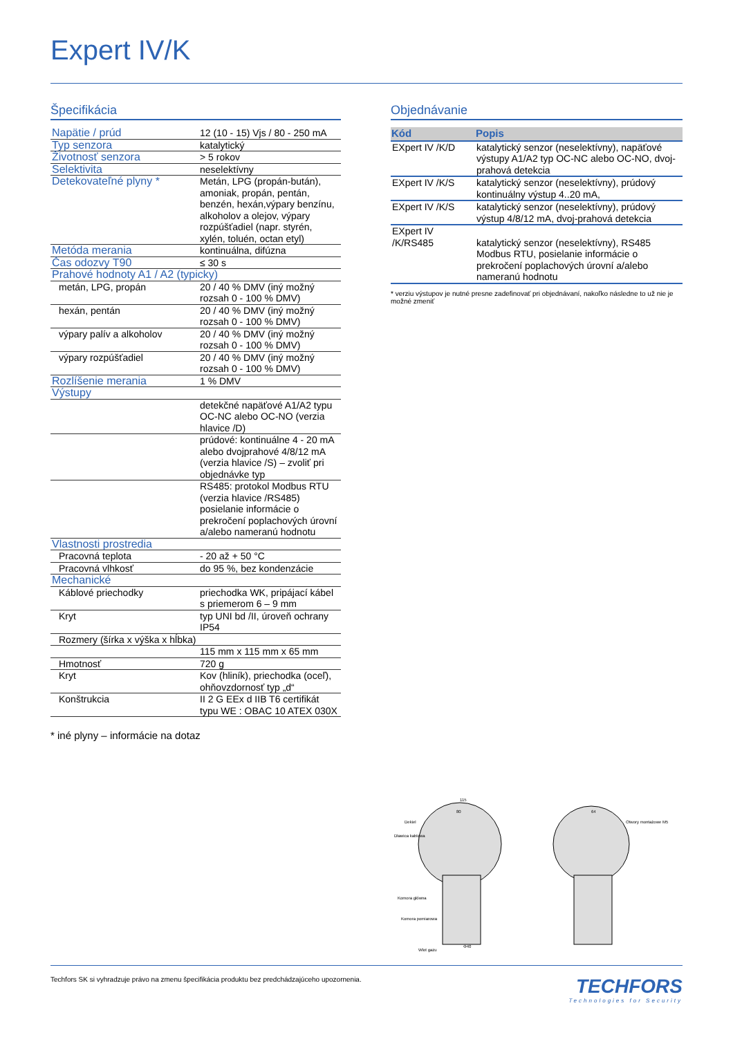Expert IV/K
Špecifikácia
| Napätie / prúd | 12 (10 - 15) Vjs / 80 - 250 mA |
| Typ senzora | katalytický |
| Životnosť senzora | > 5 rokov |
| Selektivita | neselektívny |
| Detekovateľné plyny * | Metán, LPG (propán-bután), amoniak, propán, pentán, benzén, hexán,výpary benzínu, alkoholov a olejov, výpary rozpúšťadiel (napr. styrén, xylén, toluén, octan etyl) |
| Metóda merania | kontinuálna, difúzna |
| Čas odozvy T90 | ≤ 30 s |
| Prahové hodnoty A1 / A2 (typicky) | |
| metán, LPG, propán | 20 / 40 % DMV (iný možný rozsah 0 - 100 % DMV) |
| hexán, pentán | 20 / 40 % DMV (iný možný rozsah 0 - 100 % DMV) |
| výpary palív a alkoholov | 20 / 40 % DMV (iný možný rozsah 0 - 100 % DMV) |
| výpary rozpúšťadiel | 20 / 40 % DMV (iný možný rozsah 0 - 100 % DMV) |
| Rozlíšenie merania | 1 % DMV |
| Výstupy | |
| | detekčné napäťové A1/A2 typu OC-NC alebo OC-NO (verzia hlavice /D) |
| | prúdové: kontinuálne 4 - 20 mA alebo dvojprahové 4/8/12 mA (verzia hlavice /S) – zvoliť pri objednávke typ |
| | RS485: protokol Modbus RTU (verzia hlavice /RS485) posielanie informácie o prekročení poplachových úrovní a/alebo nameranú hodnotu |
| Vlastnosti prostredia | |
| Pracovná teplota | - 20 až + 50 °C |
| Pracovná vlhkosť | do 95 %, bez kondenzácie |
| Mechanické | |
| Káblové priechodky | priechodka WK, pripájací kábel s priemerom 6 – 9 mm |
| Kryt | typ UNI bd /II, úroveň ochrany IP54 |
| Rozmery (šírka x výška x hĺbka) | |
| | 115 mm x 115 mm x 65 mm |
| Hmotnosť | 720 g |
| Kryt | Kov (hliník), priechodka (oceľ), ohňovzdornosť typ „d“ |
| Konštrukcia | II 2 G EEx d IIB T6 certifikát typu WE : OBAC 10 ATEX 030X |
* iné plyny – informácie na dotaz
Objednávanie
| Kód | Popis |
| --- | --- |
| EXpert IV /K/D | katalytický senzor (neselektívny), napäťové výstupy A1/A2 typ OC-NC alebo OC-NO, dvoj-prahová detekcia |
| EXpert IV /K/S | katalytický senzor (neselektívny), prúdový kontinuálny výstup 4..20 mA, |
| EXpert IV /K/S | katalytický senzor (neselektívny), prúdový výstup 4/8/12 mA, dvoj-prahová detekcia |
| EXpert IV /K/RS485 | katalytický senzor (neselektívny), RS485 Modbus RTU, posielanie informácie o prekročení poplachových úrovní a/alebo nameranú hodnotu |
* verziu výstupov je nutné presne zadefinovať pri objednávaní, nakoľko následne to už nie je možné zmeniť
Dekiel
Dławica kablowa
Komora główna
Komora pomiarowa
Wlot gazu
115
80
64
Otwory montażowe M5
Φ40
Techfors SK si vyhradzuje právo na zmenu špecifikácia produktu bez predchádzajúceho upozornenia.
TECHFORS
Technologies for Security